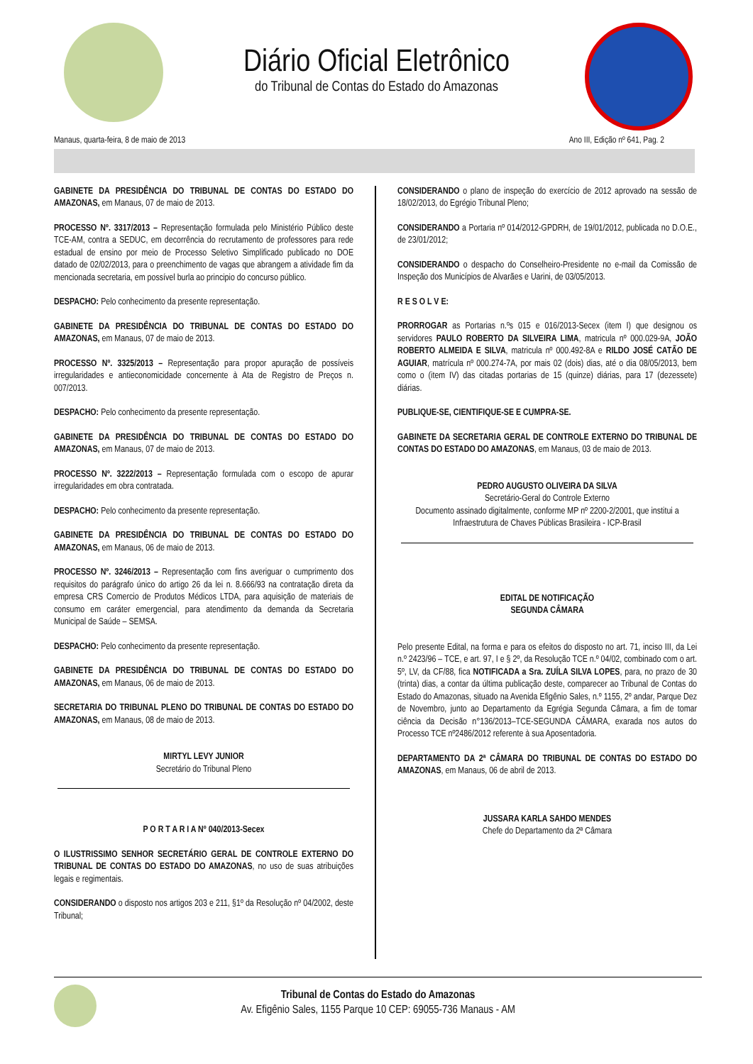Diário Oficial Eletrônico
do Tribunal de Contas do Estado do Amazonas
Manaus, quarta-feira, 8 de maio de 2013 Ano III, Edição nº 641, Pag. 2
GABINETE DA PRESIDÊNCIA DO TRIBUNAL DE CONTAS DO ESTADO DO AMAZONAS, em Manaus, 07 de maio de 2013.
PROCESSO Nº. 3317/2013 – Representação formulada pelo Ministério Público deste TCE-AM, contra a SEDUC, em decorrência do recrutamento de professores para rede estadual de ensino por meio de Processo Seletivo Simplificado publicado no DOE datado de 02/02/2013, para o preenchimento de vagas que abrangem a atividade fim da mencionada secretaria, em possível burla ao principio do concurso público.
DESPACHO: Pelo conhecimento da presente representação.
GABINETE DA PRESIDÊNCIA DO TRIBUNAL DE CONTAS DO ESTADO DO AMAZONAS, em Manaus, 07 de maio de 2013.
PROCESSO Nº. 3325/2013 – Representação para propor apuração de possíveis irregularidades e antieconomicidade concernente à Ata de Registro de Preços n. 007/2013.
DESPACHO: Pelo conhecimento da presente representação.
GABINETE DA PRESIDÊNCIA DO TRIBUNAL DE CONTAS DO ESTADO DO AMAZONAS, em Manaus, 07 de maio de 2013.
PROCESSO Nº. 3222/2013 – Representação formulada com o escopo de apurar irregularidades em obra contratada.
DESPACHO: Pelo conhecimento da presente representação.
GABINETE DA PRESIDÊNCIA DO TRIBUNAL DE CONTAS DO ESTADO DO AMAZONAS, em Manaus, 06 de maio de 2013.
PROCESSO Nº. 3246/2013 – Representação com fins averiguar o cumprimento dos requisitos do parágrafo único do artigo 26 da lei n. 8.666/93 na contratação direta da empresa CRS Comercio de Produtos Médicos LTDA, para aquisição de materiais de consumo em caráter emergencial, para atendimento da demanda da Secretaria Municipal de Saúde – SEMSA.
DESPACHO: Pelo conhecimento da presente representação.
GABINETE DA PRESIDÊNCIA DO TRIBUNAL DE CONTAS DO ESTADO DO AMAZONAS, em Manaus, 06 de maio de 2013.
SECRETARIA DO TRIBUNAL PLENO DO TRIBUNAL DE CONTAS DO ESTADO DO AMAZONAS, em Manaus, 08 de maio de 2013.
MIRTYL LEVY JUNIOR
Secretário do Tribunal Pleno
P O R T A R I A Nº 040/2013-Secex
O ILUSTRISSIMO SENHOR SECRETÁRIO GERAL DE CONTROLE EXTERNO DO TRIBUNAL DE CONTAS DO ESTADO DO AMAZONAS, no uso de suas atribuições legais e regimentais.
CONSIDERANDO o disposto nos artigos 203 e 211, §1º da Resolução nº 04/2002, deste Tribunal;
CONSIDERANDO o plano de inspeção do exercício de 2012 aprovado na sessão de 18/02/2013, do Egrégio Tribunal Pleno;
CONSIDERANDO a Portaria nº 014/2012-GPDRH, de 19/01/2012, publicada no D.O.E., de 23/01/2012;
CONSIDERANDO o despacho do Conselheiro-Presidente no e-mail da Comissão de Inspeção dos Municípios de Alvarães e Uarini, de 03/05/2013.
R E S O L V E:
PRORROGAR as Portarias n.ºs 015 e 016/2013-Secex (item I) que designou os servidores PAULO ROBERTO DA SILVEIRA LIMA, matricula nº 000.029-9A, JOÃO ROBERTO ALMEIDA E SILVA, matricula nº 000.492-8A e RILDO JOSÉ CATÃO DE AGUIAR, matrícula nº 000.274-7A, por mais 02 (dois) dias, até o dia 08/05/2013, bem como o (item IV) das citadas portarias de 15 (quinze) diárias, para 17 (dezessete) diárias.
PUBLIQUE-SE, CIENTIFIQUE-SE E CUMPRA-SE.
GABINETE DA SECRETARIA GERAL DE CONTROLE EXTERNO DO TRIBUNAL DE CONTAS DO ESTADO DO AMAZONAS, em Manaus, 03 de maio de 2013.
PEDRO AUGUSTO OLIVEIRA DA SILVA
Secretário-Geral do Controle Externo
Documento assinado digitalmente, conforme MP nº 2200-2/2001, que institui a Infraestrutura de Chaves Públicas Brasileira - ICP-Brasil
EDITAL DE NOTIFICAÇÃO
SEGUNDA CÂMARA
Pelo presente Edital, na forma e para os efeitos do disposto no art. 71, inciso III, da Lei n.º 2423/96 – TCE, e art. 97, I e § 2º, da Resolução TCE n.º 04/02, combinado com o art. 5º, LV, da CF/88, fica NOTIFICADA a Sra. ZUÍLA SILVA LOPES, para, no prazo de 30 (trinta) dias, a contar da última publicação deste, comparecer ao Tribunal de Contas do Estado do Amazonas, situado na Avenida Efigênio Sales, n.º 1155, 2º andar, Parque Dez de Novembro, junto ao Departamento da Egrégia Segunda Câmara, a fim de tomar ciência da Decisão n°136/2013–TCE-SEGUNDA CÂMARA, exarada nos autos do Processo TCE nº2486/2012 referente à sua Aposentadoria.
DEPARTAMENTO DA 2ª CÂMARA DO TRIBUNAL DE CONTAS DO ESTADO DO AMAZONAS, em Manaus, 06 de abril de 2013.
JUSSARA KARLA SAHDO MENDES
Chefe do Departamento da 2ª Câmara
Tribunal de Contas do Estado do Amazonas
Av. Efigênio Sales, 1155 Parque 10 CEP: 69055-736 Manaus - AM